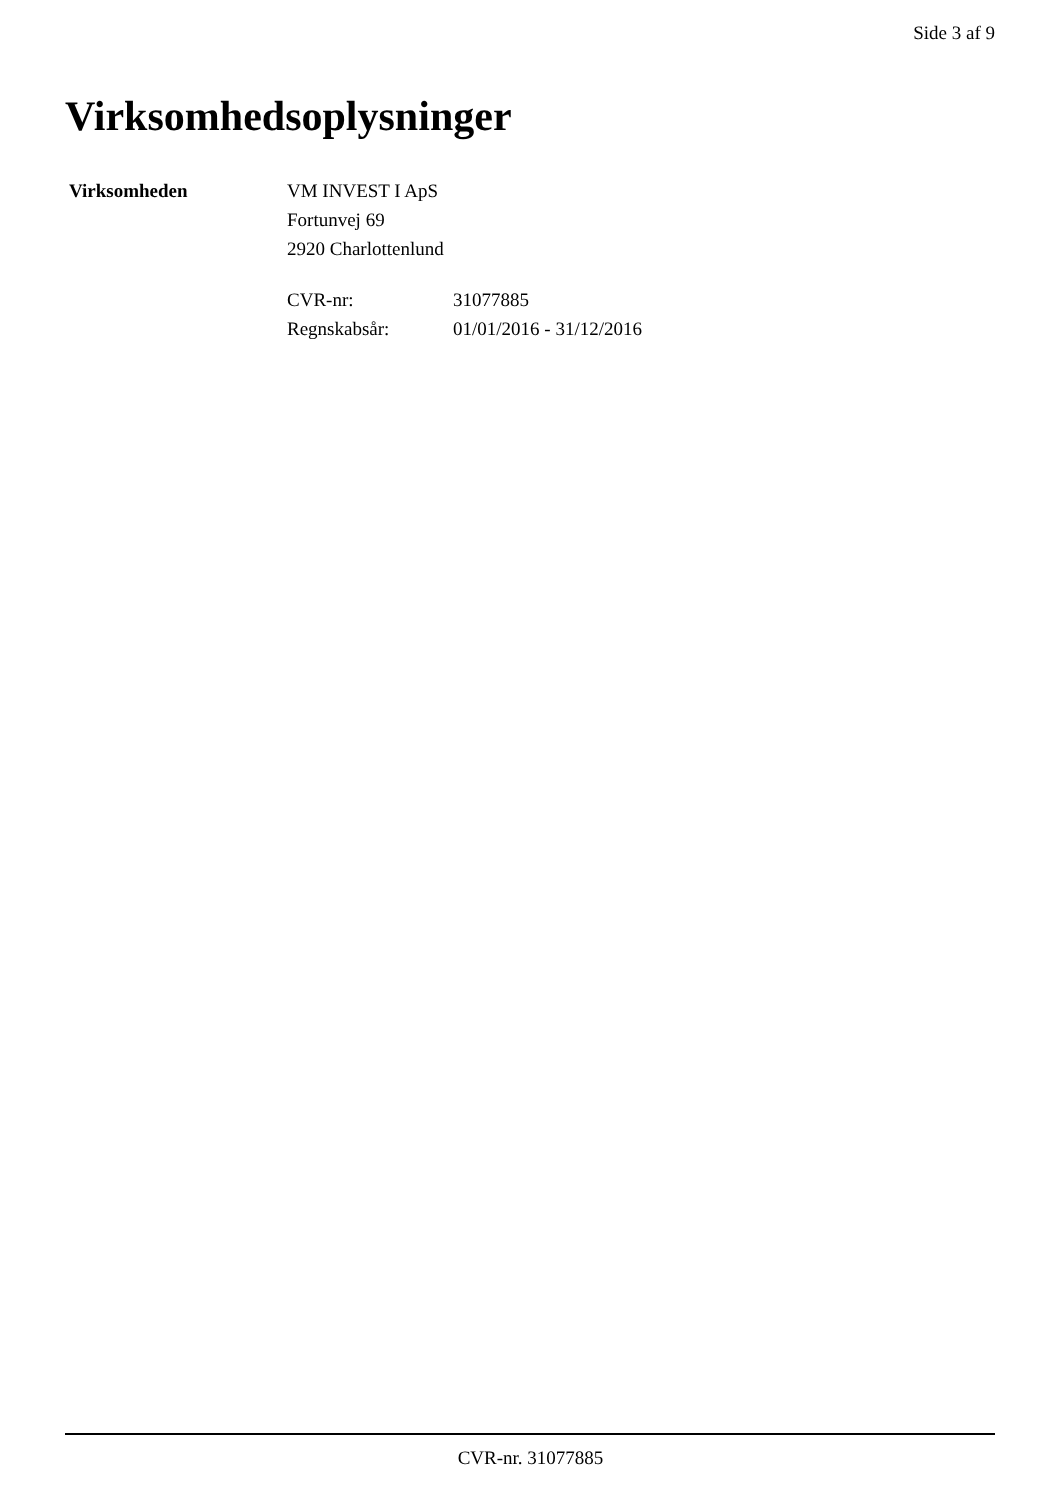Side 3 af 9
Virksomhedsoplysninger
Virksomheden VM INVEST I ApS
Fortunvej 69
2920 Charlottenlund
CVR-nr: 31077885
Regnskabsår: 01/01/2016 - 31/12/2016
CVR-nr. 31077885